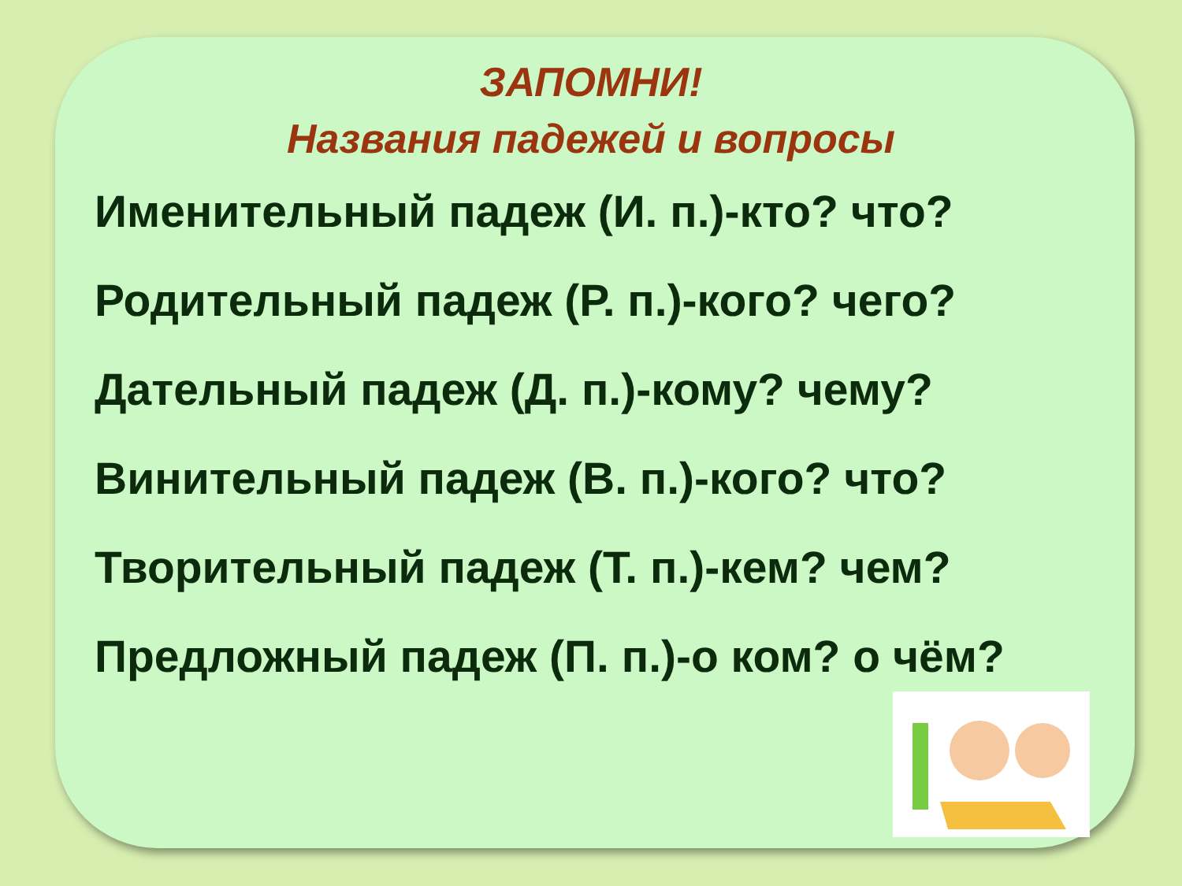ЗАПОМНИ!
Названия падежей и вопросы
Именительный падеж (И. п.)-кто? что?
Родительный падеж (Р. п.)-кого? чего?
Дательный падеж (Д. п.)-кому? чему?
Винительный падеж (В. п.)-кого? что?
Творительный падеж (Т. п.)-кем? чем?
Предложный падеж (П. п.)-о ком? о чём?